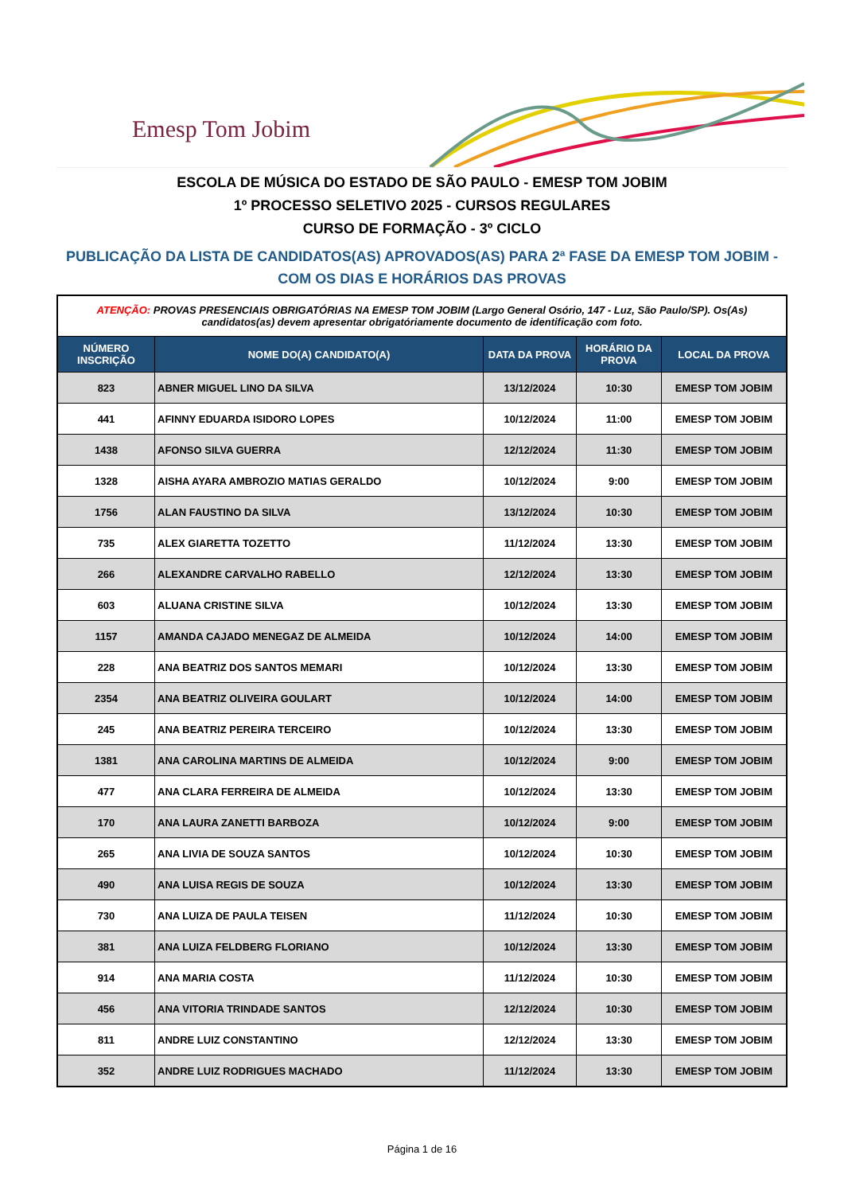Emesp Tom Jobim
ESCOLA DE MÚSICA DO ESTADO DE SÃO PAULO - EMESP TOM JOBIM
1º PROCESSO SELETIVO 2025 - CURSOS REGULARES
CURSO DE FORMAÇÃO - 3º CICLO
PUBLICAÇÃO DA LISTA DE CANDIDATOS(AS) APROVADOS(AS) PARA 2ª FASE DA EMESP TOM JOBIM - COM OS DIAS E HORÁRIOS DAS PROVAS
| ATENÇÃO: PROVAS PRESENCIAIS OBRIGATÓRIAS NA EMESP TOM JOBIM (Largo General Osório, 147 - Luz, São Paulo/SP). Os(As) candidatos(as) devem apresentar obrigatóriamente documento de identificação com foto. | | | | |
| NÚMERO INSCRIÇÃO | NOME DO(A) CANDIDATO(A) | DATA DA PROVA | HORÁRIO DA PROVA | LOCAL DA PROVA |
| 823 | ABNER MIGUEL LINO DA SILVA | 13/12/2024 | 10:30 | EMESP TOM JOBIM |
| 441 | AFINNY EDUARDA ISIDORO LOPES | 10/12/2024 | 11:00 | EMESP TOM JOBIM |
| 1438 | AFONSO SILVA GUERRA | 12/12/2024 | 11:30 | EMESP TOM JOBIM |
| 1328 | AISHA AYARA AMBROZIO MATIAS GERALDO | 10/12/2024 | 9:00 | EMESP TOM JOBIM |
| 1756 | ALAN FAUSTINO DA SILVA | 13/12/2024 | 10:30 | EMESP TOM JOBIM |
| 735 | ALEX GIARETTA TOZETTO | 11/12/2024 | 13:30 | EMESP TOM JOBIM |
| 266 | ALEXANDRE CARVALHO RABELLO | 12/12/2024 | 13:30 | EMESP TOM JOBIM |
| 603 | ALUANA CRISTINE SILVA | 10/12/2024 | 13:30 | EMESP TOM JOBIM |
| 1157 | AMANDA CAJADO MENEGAZ DE ALMEIDA | 10/12/2024 | 14:00 | EMESP TOM JOBIM |
| 228 | ANA BEATRIZ DOS SANTOS MEMARI | 10/12/2024 | 13:30 | EMESP TOM JOBIM |
| 2354 | ANA BEATRIZ OLIVEIRA GOULART | 10/12/2024 | 14:00 | EMESP TOM JOBIM |
| 245 | ANA BEATRIZ PEREIRA TERCEIRO | 10/12/2024 | 13:30 | EMESP TOM JOBIM |
| 1381 | ANA CAROLINA MARTINS DE ALMEIDA | 10/12/2024 | 9:00 | EMESP TOM JOBIM |
| 477 | ANA CLARA FERREIRA DE ALMEIDA | 10/12/2024 | 13:30 | EMESP TOM JOBIM |
| 170 | ANA LAURA ZANETTI BARBOZA | 10/12/2024 | 9:00 | EMESP TOM JOBIM |
| 265 | ANA LIVIA DE SOUZA SANTOS | 10/12/2024 | 10:30 | EMESP TOM JOBIM |
| 490 | ANA LUISA REGIS DE SOUZA | 10/12/2024 | 13:30 | EMESP TOM JOBIM |
| 730 | ANA LUIZA DE PAULA TEISEN | 11/12/2024 | 10:30 | EMESP TOM JOBIM |
| 381 | ANA LUIZA FELDBERG FLORIANO | 10/12/2024 | 13:30 | EMESP TOM JOBIM |
| 914 | ANA MARIA COSTA | 11/12/2024 | 10:30 | EMESP TOM JOBIM |
| 456 | ANA VITORIA TRINDADE SANTOS | 12/12/2024 | 10:30 | EMESP TOM JOBIM |
| 811 | ANDRE LUIZ CONSTANTINO | 12/12/2024 | 13:30 | EMESP TOM JOBIM |
| 352 | ANDRE LUIZ RODRIGUES MACHADO | 11/12/2024 | 13:30 | EMESP TOM JOBIM |
Página 1 de 16